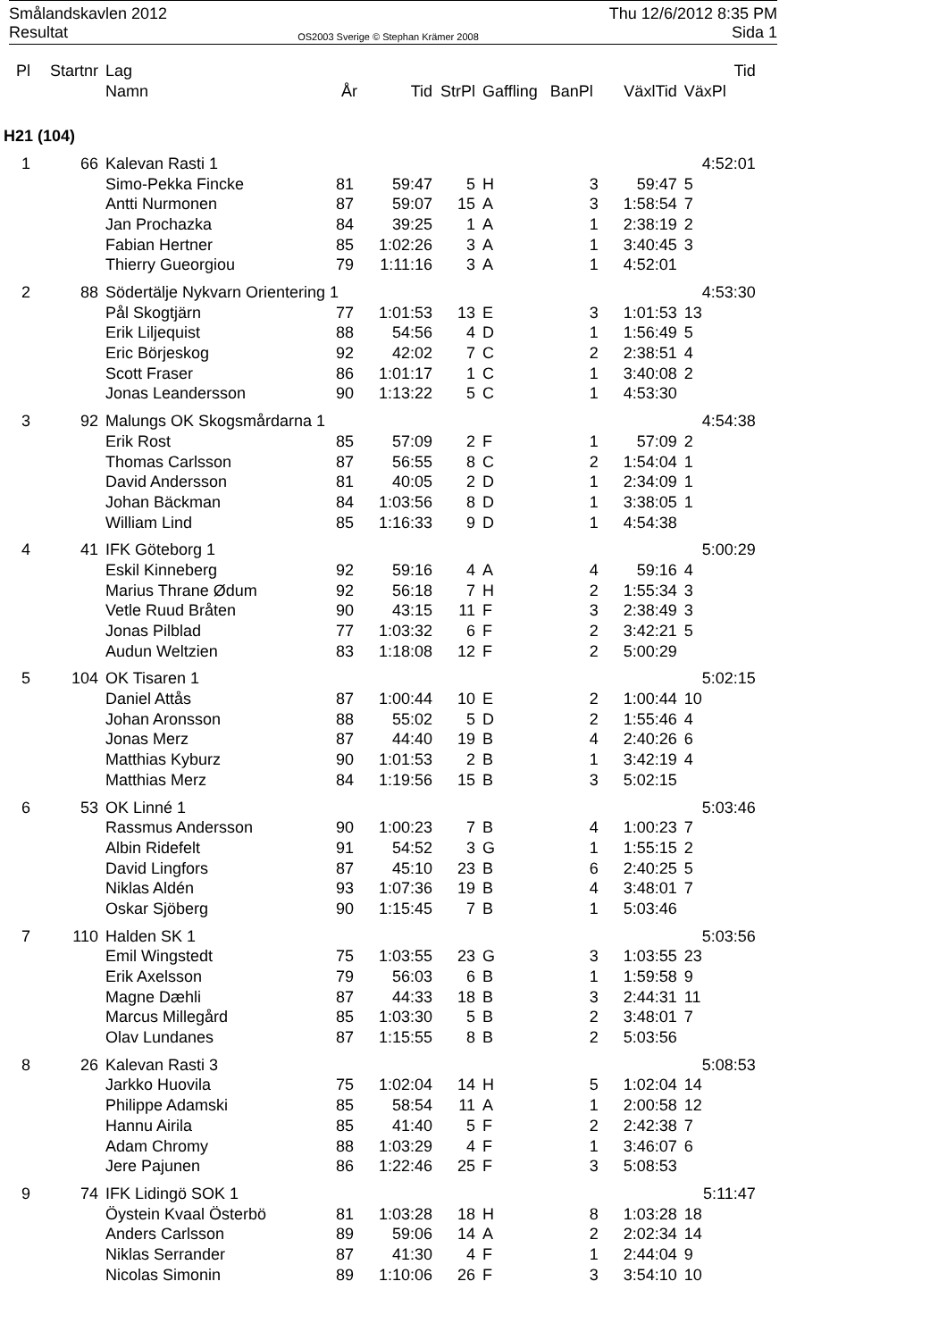Smålandskavlen 2012
Resultat
OS2003 Sverige © Stephan Krämer 2008
Thu 12/6/2012 8:35 PM
Sida 1
| Pl | Startnr | Lag | | | | | | | Tid |
| --- | --- | --- | --- | --- | --- | --- | --- | --- | --- |
| | | Namn | År | Tid | StrPl | Gaffling | BanPl | VäxlTid | VäxPl |
| H21 (104) | | | | | | | | | |
| 1 | 66 | Kalevan Rasti 1 | | | | | | | 4:52:01 |
| | | Simo-Pekka Fincke | 81 | 59:47 | 5 | H | 3 | 59:47 | 5 |
| | | Antti Nurmonen | 87 | 59:07 | 15 | A | 3 | 1:58:54 | 7 |
| | | Jan Prochazka | 84 | 39:25 | 1 | A | 1 | 2:38:19 | 2 |
| | | Fabian Hertner | 85 | 1:02:26 | 3 | A | 1 | 3:40:45 | 3 |
| | | Thierry Gueorgiou | 79 | 1:11:16 | 3 | A | 1 | 4:52:01 | |
| 2 | 88 | Södertälje Nykvarn Orientering 1 | | | | | | | 4:53:30 |
| | | Pål Skogtjärn | 77 | 1:01:53 | 13 | E | 3 | 1:01:53 | 13 |
| | | Erik Liljequist | 88 | 54:56 | 4 | D | 1 | 1:56:49 | 5 |
| | | Eric Börjeskog | 92 | 42:02 | 7 | C | 2 | 2:38:51 | 4 |
| | | Scott Fraser | 86 | 1:01:17 | 1 | C | 1 | 3:40:08 | 2 |
| | | Jonas Leandersson | 90 | 1:13:22 | 5 | C | 1 | 4:53:30 | |
| 3 | 92 | Malungs OK Skogsmårdarna 1 | | | | | | | 4:54:38 |
| | | Erik Rost | 85 | 57:09 | 2 | F | 1 | 57:09 | 2 |
| | | Thomas Carlsson | 87 | 56:55 | 8 | C | 2 | 1:54:04 | 1 |
| | | David Andersson | 81 | 40:05 | 2 | D | 1 | 2:34:09 | 1 |
| | | Johan Bäckman | 84 | 1:03:56 | 8 | D | 1 | 3:38:05 | 1 |
| | | William Lind | 85 | 1:16:33 | 9 | D | 1 | 4:54:38 | |
| 4 | 41 | IFK Göteborg 1 | | | | | | | 5:00:29 |
| | | Eskil Kinneberg | 92 | 59:16 | 4 | A | 4 | 59:16 | 4 |
| | | Marius Thrane Ødum | 92 | 56:18 | 7 | H | 2 | 1:55:34 | 3 |
| | | Vetle Ruud Bråten | 90 | 43:15 | 11 | F | 3 | 2:38:49 | 3 |
| | | Jonas Pilblad | 77 | 1:03:32 | 6 | F | 2 | 3:42:21 | 5 |
| | | Audun Weltzien | 83 | 1:18:08 | 12 | F | 2 | 5:00:29 | |
| 5 | 104 | OK Tisaren 1 | | | | | | | 5:02:15 |
| | | Daniel Attås | 87 | 1:00:44 | 10 | E | 2 | 1:00:44 | 10 |
| | | Johan Aronsson | 88 | 55:02 | 5 | D | 2 | 1:55:46 | 4 |
| | | Jonas Merz | 87 | 44:40 | 19 | B | 4 | 2:40:26 | 6 |
| | | Matthias Kyburz | 90 | 1:01:53 | 2 | B | 1 | 3:42:19 | 4 |
| | | Matthias Merz | 84 | 1:19:56 | 15 | B | 3 | 5:02:15 | |
| 6 | 53 | OK Linné 1 | | | | | | | 5:03:46 |
| | | Rassmus Andersson | 90 | 1:00:23 | 7 | B | 4 | 1:00:23 | 7 |
| | | Albin Ridefelt | 91 | 54:52 | 3 | G | 1 | 1:55:15 | 2 |
| | | David Lingfors | 87 | 45:10 | 23 | B | 6 | 2:40:25 | 5 |
| | | Niklas Aldén | 93 | 1:07:36 | 19 | B | 4 | 3:48:01 | 7 |
| | | Oskar Sjöberg | 90 | 1:15:45 | 7 | B | 1 | 5:03:46 | |
| 7 | 110 | Halden SK 1 | | | | | | | 5:03:56 |
| | | Emil Wingstedt | 75 | 1:03:55 | 23 | G | 3 | 1:03:55 | 23 |
| | | Erik Axelsson | 79 | 56:03 | 6 | B | 1 | 1:59:58 | 9 |
| | | Magne Dæhli | 87 | 44:33 | 18 | B | 3 | 2:44:31 | 11 |
| | | Marcus Millegård | 85 | 1:03:30 | 5 | B | 2 | 3:48:01 | 7 |
| | | Olav Lundanes | 87 | 1:15:55 | 8 | B | 2 | 5:03:56 | |
| 8 | 26 | Kalevan Rasti 3 | | | | | | | 5:08:53 |
| | | Jarkko Huovila | 75 | 1:02:04 | 14 | H | 5 | 1:02:04 | 14 |
| | | Philippe Adamski | 85 | 58:54 | 11 | A | 1 | 2:00:58 | 12 |
| | | Hannu Airila | 85 | 41:40 | 5 | F | 2 | 2:42:38 | 7 |
| | | Adam Chromy | 88 | 1:03:29 | 4 | F | 1 | 3:46:07 | 6 |
| | | Jere Pajunen | 86 | 1:22:46 | 25 | F | 3 | 5:08:53 | |
| 9 | 74 | IFK Lidingö SOK 1 | | | | | | | 5:11:47 |
| | | Öystein Kvaal Österbö | 81 | 1:03:28 | 18 | H | 8 | 1:03:28 | 18 |
| | | Anders Carlsson | 89 | 59:06 | 14 | A | 2 | 2:02:34 | 14 |
| | | Niklas Serrander | 87 | 41:30 | 4 | F | 1 | 2:44:04 | 9 |
| | | Nicolas Simonin | 89 | 1:10:06 | 26 | F | 3 | 3:54:10 | 10 |